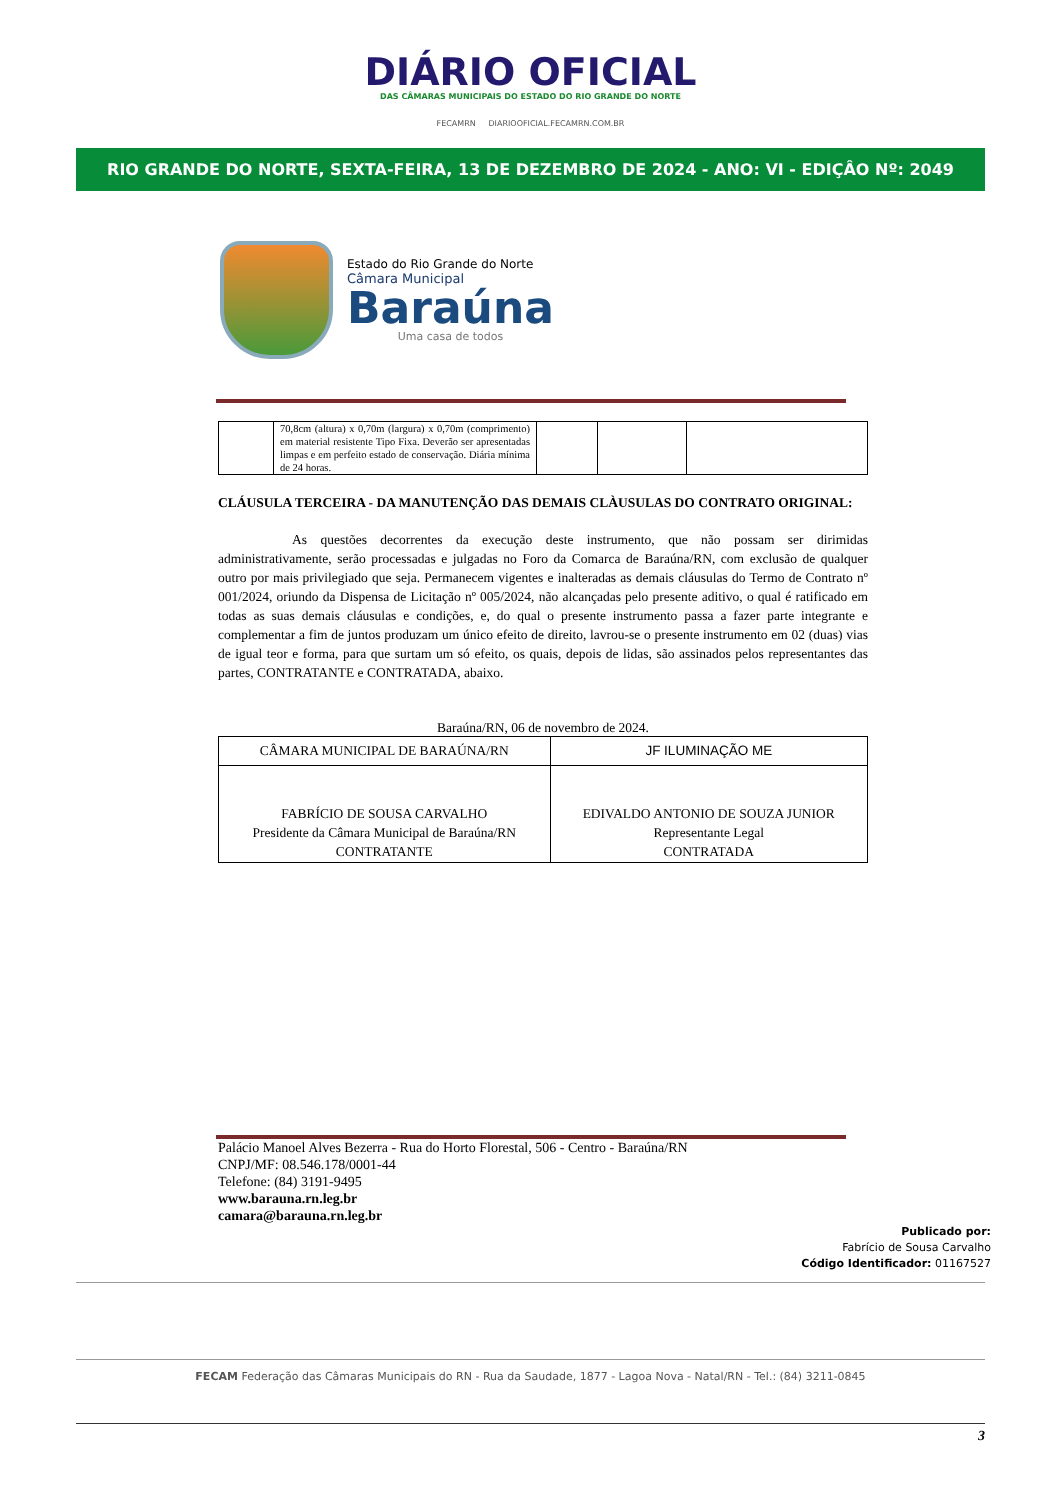DIÁRIO OFICIAL
DAS CÂMARAS MUNICIPAIS DO ESTADO DO RIO GRANDE DO NORTE
FECAMRN DIARIOOFICIAL.FECAMRN.COM.BR
RIO GRANDE DO NORTE, SEXTA-FEIRA, 13 DE DEZEMBRO DE 2024 - ANO: VI - EDIÇÂO Nº: 2049
Estado do Rio Grande do Norte
Câmara Municipal
Baraúna
Uma casa de todos
| | 70,8cm (altura) x 0,70m (largura) x 0,70m (comprimento) em material resistente Tipo Fixa. Deverão ser apresentadas limpas e em perfeito estado de conservação. Diária mínima de 24 horas. | | | |
CLÁUSULA TERCEIRA - DA MANUTENÇÃO DAS DEMAIS CLÀUSULAS DO CONTRATO ORIGINAL:
As questões decorrentes da execução deste instrumento, que não possam ser dirimidas administrativamente, serão processadas e julgadas no Foro da Comarca de Baraúna/RN, com exclusão de qualquer outro por mais privilegiado que seja. Permanecem vigentes e inalteradas as demais cláusulas do Termo de Contrato nº 001/2024, oriundo da Dispensa de Licitação nº 005/2024, não alcançadas pelo presente aditivo, o qual é ratificado em todas as suas demais cláusulas e condições, e, do qual o presente instrumento passa a fazer parte integrante e complementar a fim de juntos produzam um único efeito de direito, lavrou-se o presente instrumento em 02 (duas) vias de igual teor e forma, para que surtam um só efeito, os quais, depois de lidas, são assinados pelos representantes das partes, CONTRATANTE e CONTRATADA, abaixo.
Baraúna/RN, 06 de novembro de 2024.
| CÂMARA MUNICIPAL DE BARAÚNA/RN | JF ILUMINAÇÃO ME |
| FABRÍCIO DE SOUSA CARVALHO Presidente da Câmara Municipal de Baraúna/RN CONTRATANTE | EDIVALDO ANTONIO DE SOUZA JUNIOR Representante Legal CONTRATADA |
Palácio Manoel Alves Bezerra - Rua do Horto Florestal, 506 - Centro - Baraúna/RN
CNPJ/MF: 08.546.178/0001-44
Telefone: (84) 3191-9495
www.barauna.rn.leg.br
camara@barauna.rn.leg.br
Publicado por:
Fabrício de Sousa Carvalho
Código Identificador: 01167527
FECAM Federação das Câmaras Municipais do RN - Rua da Saudade, 1877 - Lagoa Nova - Natal/RN - Tel.: (84) 3211-0845
3